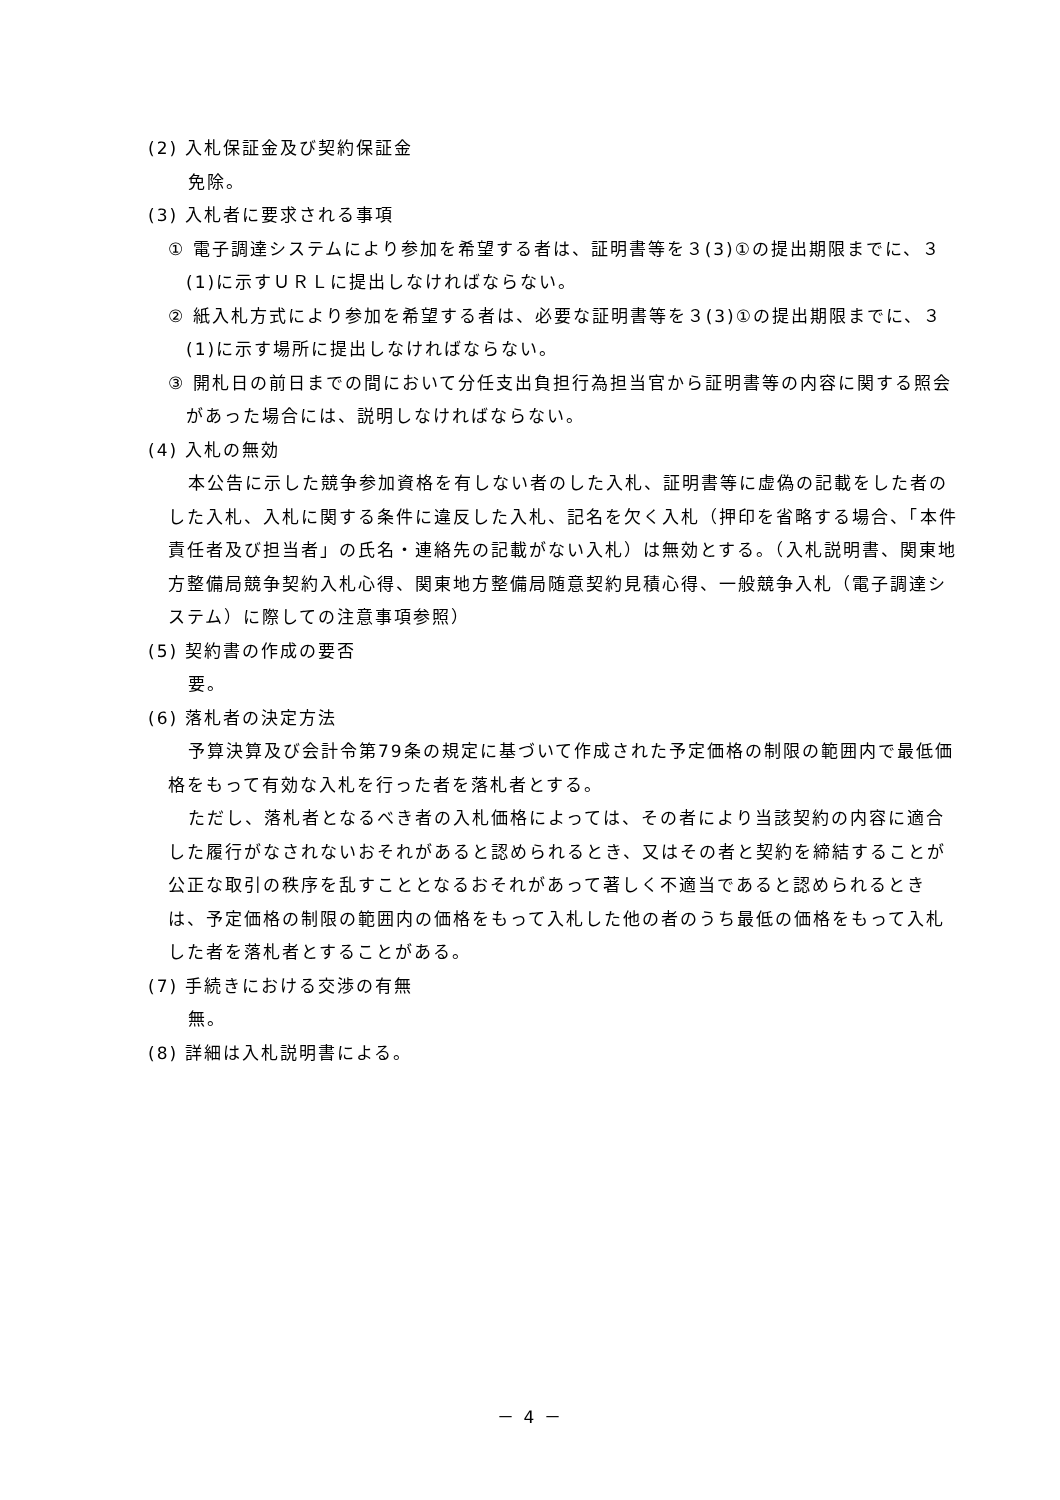(2) 入札保証金及び契約保証金
免除。
(3) 入札者に要求される事項
① 電子調達システムにより参加を希望する者は、証明書等を３(3)①の提出期限までに、３(1)に示すＵＲＬに提出しなければならない。
② 紙入札方式により参加を希望する者は、必要な証明書等を３(3)①の提出期限までに、３(1)に示す場所に提出しなければならない。
③ 開札日の前日までの間において分任支出負担行為担当官から証明書等の内容に関する照会があった場合には、説明しなければならない。
(4) 入札の無効
本公告に示した競争参加資格を有しない者のした入札、証明書等に虚偽の記載をした者のした入札、入札に関する条件に違反した入札、記名を欠く入札（押印を省略する場合、「本件責任者及び担当者」の氏名・連絡先の記載がない入札）は無効とする。（入札説明書、関東地方整備局競争契約入札心得、関東地方整備局随意契約見積心得、一般競争入札（電子調達システム）に際しての注意事項参照）
(5) 契約書の作成の要否
要。
(6) 落札者の決定方法
予算決算及び会計令第79条の規定に基づいて作成された予定価格の制限の範囲内で最低価格をもって有効な入札を行った者を落札者とする。
ただし、落札者となるべき者の入札価格によっては、その者により当該契約の内容に適合した履行がなされないおそれがあると認められるとき、又はその者と契約を締結することが公正な取引の秩序を乱すこととなるおそれがあって著しく不適当であると認められるときは、予定価格の制限の範囲内の価格をもって入札した他の者のうち最低の価格をもって入札した者を落札者とすることがある。
(7) 手続きにおける交渉の有無
無。
(8) 詳細は入札説明書による。
－ 4 －